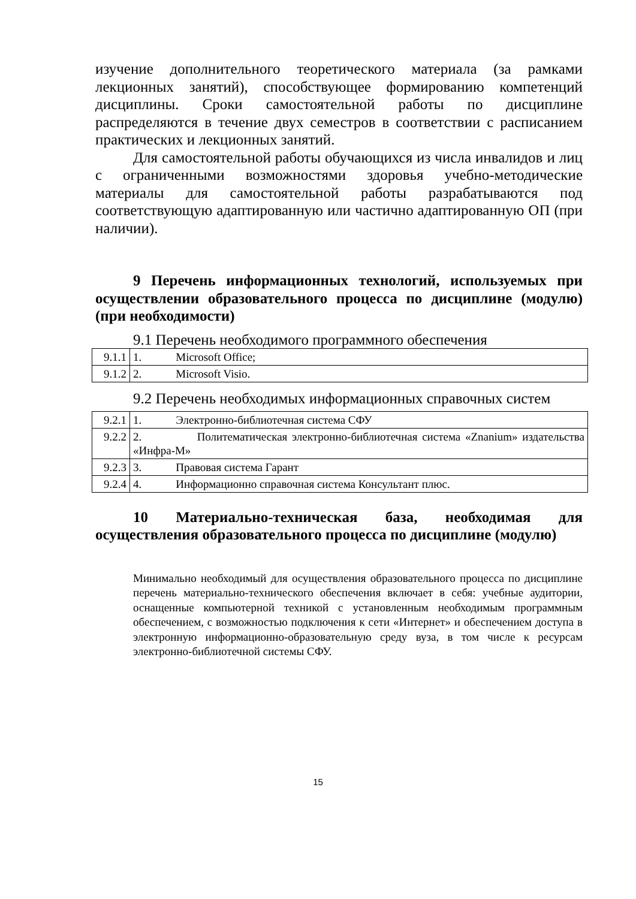изучение дополнительного теоретического материала (за рамками лекционных занятий), способствующее формированию компетенций дисциплины. Сроки самостоятельной работы по дисциплине распределяются в течение двух семестров в соответствии с расписанием практических и лекционных занятий.
Для самостоятельной работы обучающихся из числа инвалидов и лиц с ограниченными возможностями здоровья учебно-методические материалы для самостоятельной работы разрабатываются под соответствующую адаптированную или частично адаптированную ОП (при наличии).
9 Перечень информационных технологий, используемых при осуществлении образовательного процесса по дисциплине (модулю) (при необходимости)
9.1 Перечень необходимого программного обеспечения
| 9.1.1 | 1. Microsoft Office; |
| 9.1.2 | 2. Microsoft Visio. |
9.2 Перечень необходимых информационных справочных систем
| 9.2.1 | 1. Электронно-библиотечная система СФУ |
| 9.2.2 | 2. Политематическая электронно-библиотечная система «Znanium» издательства «Инфра-М» |
| 9.2.3 | 3. Правовая система Гарант |
| 9.2.4 | 4. Информационно справочная система Консультант плюс. |
10 Материально-техническая база, необходимая для осуществления образовательного процесса по дисциплине (модулю)
Минимально необходимый для осуществления образовательного процесса по дисциплине перечень материально-технического обеспечения включает в себя: учебные аудитории, оснащенные компьютерной техникой с установленным необходимым программным обеспечением, с возможностью подключения к сети «Интернет» и обеспечением доступа в электронную информационно-образовательную среду вуза, в том числе к ресурсам электронно-библиотечной системы СФУ.
15